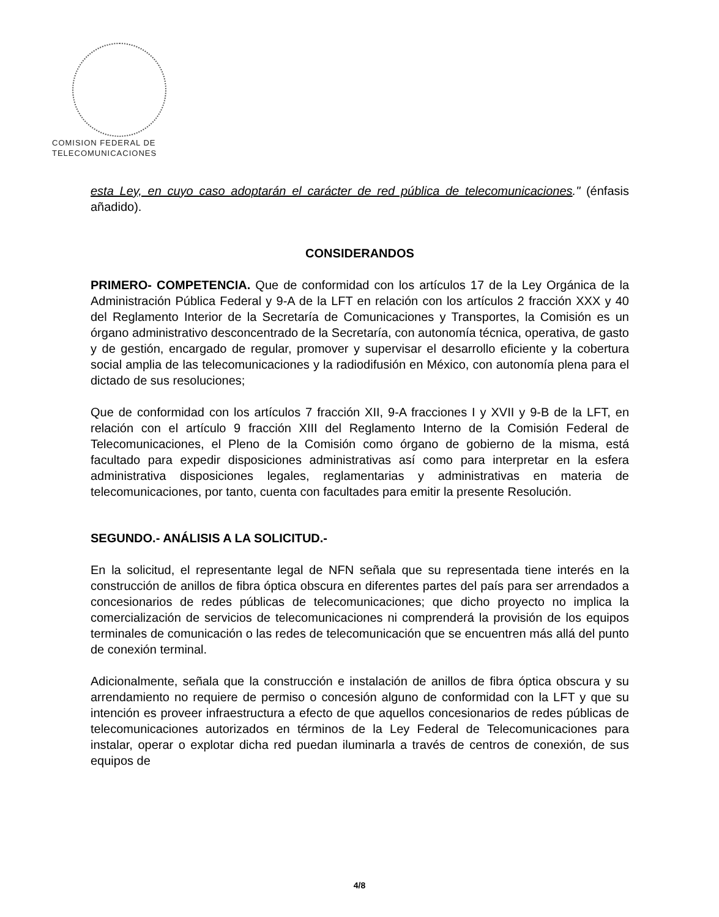COMISION FEDERAL DE
TELECOMUNICACIONES
esta Ley, en cuyo caso adoptarán el carácter de red pública de telecomunicaciones." (énfasis añadido).
CONSIDERANDOS
PRIMERO- COMPETENCIA. Que de conformidad con los artículos 17 de la Ley Orgánica de la Administración Pública Federal y 9-A de la LFT en relación con los artículos 2 fracción XXX y 40 del Reglamento Interior de la Secretaría de Comunicaciones y Transportes, la Comisión es un órgano administrativo desconcentrado de la Secretaría, con autonomía técnica, operativa, de gasto y de gestión, encargado de regular, promover y supervisar el desarrollo eficiente y la cobertura social amplia de las telecomunicaciones y la radiodifusión en México, con autonomía plena para el dictado de sus resoluciones;
Que de conformidad con los artículos 7 fracción XII, 9-A fracciones I y XVII y 9-B de la LFT, en relación con el artículo 9 fracción XIII del Reglamento Interno de la Comisión Federal de Telecomunicaciones, el Pleno de la Comisión como órgano de gobierno de la misma, está facultado para expedir disposiciones administrativas así como para interpretar en la esfera administrativa disposiciones legales, reglamentarias y administrativas en materia de telecomunicaciones, por tanto, cuenta con facultades para emitir la presente Resolución.
SEGUNDO.- ANÁLISIS A LA SOLICITUD.-
En la solicitud, el representante legal de NFN señala que su representada tiene interés en la construcción de anillos de fibra óptica obscura en diferentes partes del país para ser arrendados a concesionarios de redes públicas de telecomunicaciones; que dicho proyecto no implica la comercialización de servicios de telecomunicaciones ni comprenderá la provisión de los equipos terminales de comunicación o las redes de telecomunicación que se encuentren más allá del punto de conexión terminal.
Adicionalmente, señala que la construcción e instalación de anillos de fibra óptica obscura y su arrendamiento no requiere de permiso o concesión alguno de conformidad con la LFT y que su intención es proveer infraestructura a efecto de que aquellos concesionarios de redes públicas de telecomunicaciones autorizados en términos de la Ley Federal de Telecomunicaciones para instalar, operar o explotar dicha red puedan iluminarla a través de centros de conexión, de sus equipos de
4/8